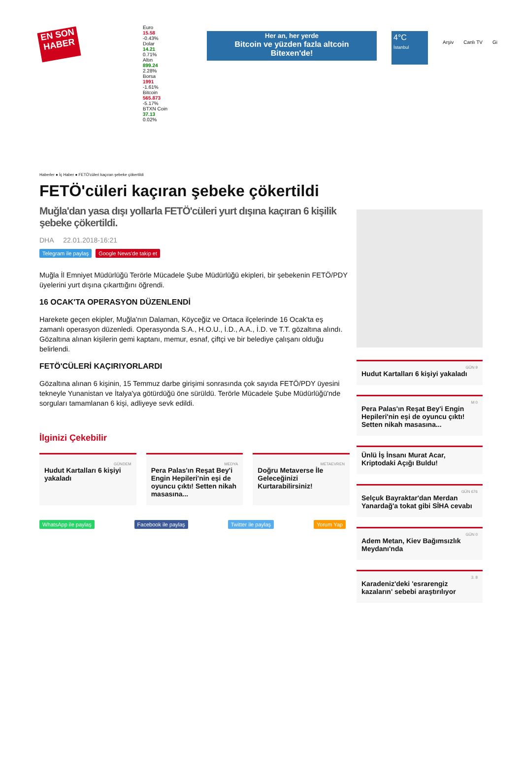EN SON HABER
Euro
15.58
-0.43%
Dolar
14.21
0.71%
Altın
899.24
2.28%
Borsa
1991
-1.61%
Bitcoin
565.873
-5.17%
BTXN Coin
37.13
0.02%
Her an, her yerde
Bitcoin ve yüzden fazla altcoin
Bitexen'de!
4°C
İstanbul
Arşiv Canlı TV Gi
Haberler ● İç Haber ● FETÖ'cüleri kaçıran şebeke çökertildi
FETÖ'cüleri kaçıran şebeke çökertildi
Muğla'dan yasa dışı yollarla FETÖ'cüleri yurt dışına kaçıran 6 kişilik şebeke çökertildi.
DHA 22.01.2018-16:21
Telegram ile paylaş Google News'de takip et
Muğla İl Emniyet Müdürlüğü Terörle Mücadele Şube Müdürlüğü ekipleri, bir şebekenin FETÖ/PDY üyelerini yurt dışına çıkarttığını öğrendi.
16 OCAK'TA OPERASYON DÜZENLENDİ
Harekete geçen ekipler, Muğla'nın Dalaman, Köyceğiz ve Ortaca ilçelerinde 16 Ocak'ta eş zamanlı operasyon düzenledi. Operasyonda S.A., H.O.U., İ.D., A.A., İ.D. ve T.T. gözaltına alındı. Gözaltına alınan kişilerin gemi kaptanı, memur, esnaf, çiftçi ve bir belediye çalışanı olduğu belirlendi.
FETÖ'CÜLERİ KAÇIRIYORLARDI
Gözaltına alınan 6 kişinin, 15 Temmuz darbe girişimi sonrasında çok sayıda FETÖ/PDY üyesini tekneyle Yunanistan ve İtalya'ya götürdüğü öne sürüldü. Terörle Mücadele Şube Müdürlüğü'nde sorguları tamamlanan 6 kişi, adliyeye sevk edildi.
İlginizi Çekebilir
GÜNDEM
Hudut Kartalları 6 kişiyi yakaladı
MEDYA
Pera Palas'ın Reşat Bey'i Engin Hepileri'nin eşi de oyuncu çıktı! Setten nikah masasına...
METAEVREN
Doğru Metaverse İle Geleceğinizi Kurtarabilirsiniz!
WhatsApp ile paylaş Facebook ile paylaş Twitter ile paylaş Yorum Yap
GÜN 9
Hudut Kartalları 6 kişiyi yakaladı
M 0
Pera Palas'ın Reşat Bey'i Engin Hepileri'nin eşi de oyuncu çıktı! Setten nikah masasına...
Ünlü İş İnsanı Murat Acar, Kriptodaki Açığı Buldu!
GÜN 676
Selçuk Bayraktar'dan Merdan Yanardağ'a tokat gibi SİHA cevabı
GÜN 0
Adem Metan, Kiev Bağımsızlık Meydanı'nda
3. 8
Karadeniz'deki 'esrarengiz kazaların' sebebi araştırılıyor